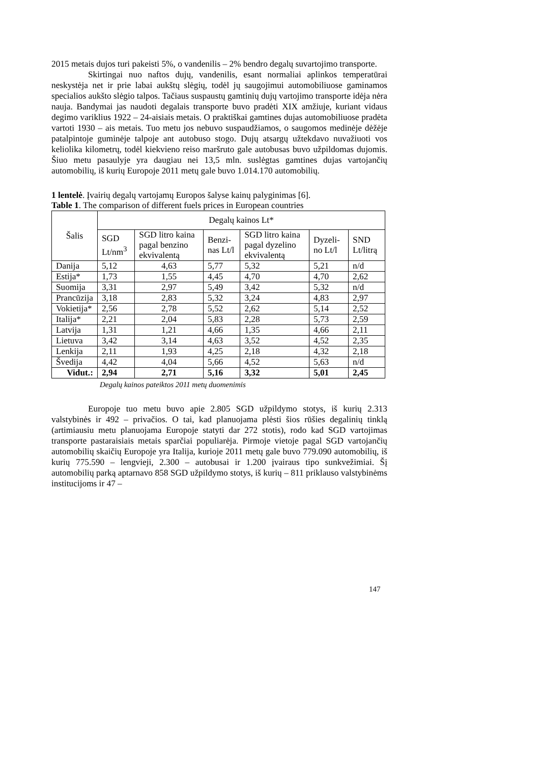2015 metais dujos turi pakeisti 5%, o vandenilis – 2% bendro degalų suvartojimo transporte.
Skirtingai nuo naftos dujų, vandenilis, esant normaliai aplinkos temperatūrai neskystėja net ir prie labai aukštų slėgių, todėl jų saugojimui automobiliuose gaminamos specialios aukšto slėgio talpos. Tačiaus suspaustų gamtinių dujų vartojimo transporte idėja nėra nauja. Bandymai jas naudoti degalais transporte buvo pradėti XIX amžiuje, kuriant vidaus degimo variklius 1922 – 24-aisiais metais. O praktiškai gamtines dujas automobiliuose pradėta vartoti 1930 – ais metais. Tuo metu jos nebuvo suspaudžiamos, o saugomos medinėje dėžėje patalpintoje guminėje talpoje ant autobuso stogo. Dujų atsargų užtekdavo nuvažiuoti vos keliolika kilometrų, todėl kiekvieno reiso maršruto gale autobusas buvo užpildomas dujomis. Šiuo metu pasaulyje yra daugiau nei 13,5 mln. suslėgtas gamtines dujas vartojančių automobilių, iš kurių Europoje 2011 metų gale buvo 1.014.170 automobilių.
1 lentelė. Įvairių degalų vartojamų Europos šalyse kainų palyginimas [6].
Table 1. The comparison of different fuels prices in European countries
| Šalis | Degalų kainos Lt* | | | | | |
| --- | --- | --- | --- | --- | --- | --- |
| | SGD Lt/nm<sup>3</sup> | SGD litro kaina pagal benzino ekvivalentą | Benzi-nas Lt/l | SGD litro kaina pagal dyzelino ekvivalentą | Dyzeli-no Lt/l | SND Lt/litrą |
| Danija | 5,12 | 4,63 | 5,77 | 5,32 | 5,21 | n/d |
| Estija* | 1,73 | 1,55 | 4,45 | 4,70 | 4,70 | 2,62 |
| Suomija | 3,31 | 2,97 | 5,49 | 3,42 | 5,32 | n/d |
| Prancūzija | 3,18 | 2,83 | 5,32 | 3,24 | 4,83 | 2,97 |
| Vokietija* | 2,56 | 2,78 | 5,52 | 2,62 | 5,14 | 2,52 |
| Italija* | 2,21 | 2,04 | 5,83 | 2,28 | 5,73 | 2,59 |
| Latvija | 1,31 | 1,21 | 4,66 | 1,35 | 4,66 | 2,11 |
| Lietuva | 3,42 | 3,14 | 4,63 | 3,52 | 4,52 | 2,35 |
| Lenkija | 2,11 | 1,93 | 4,25 | 2,18 | 4,32 | 2,18 |
| Švedija | 4,42 | 4,04 | 5,66 | 4,52 | 5,63 | n/d |
| Vidut.: | 2,94 | 2,71 | 5,16 | 3,32 | 5,01 | 2,45 |
Degalų kainos pateiktos 2011 metų duomenimis
Europoje tuo metu buvo apie 2.805 SGD užpildymo stotys, iš kurių 2.313 valstybinės ir 492 – privačios. O tai, kad planuojama plėsti šios rūšies degalinių tinklą (artimiausiu metu planuojama Europoje statyti dar 272 stotis), rodo kad SGD vartojimas transporte pastaraisiais metais sparčiai populiarėja. Pirmoje vietoje pagal SGD vartojančių automobilių skaičių Europoje yra Italija, kurioje 2011 metų gale buvo 779.090 automobilių, iš kurių 775.590 – lengvieji, 2.300 – autobusai ir 1.200 įvairaus tipo sunkvežimiai. Šį automobilių parką aptarnavo 858 SGD užpildymo stotys, iš kurių – 811 priklauso valstybinėms institucijoms ir 47 –
147